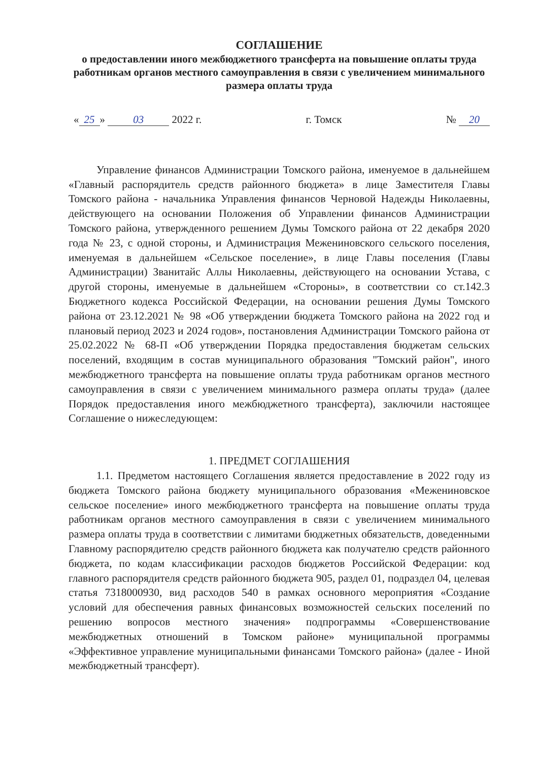СОГЛАШЕНИЕ
о предоставлении иного межбюджетного трансферта на повышение оплаты труда работникам органов местного самоуправления в связи с увеличением минимального размера оплаты труда
« 25 » 03 2022 г. г. Томск № 20
Управление финансов Администрации Томского района, именуемое в дальнейшем «Главный распорядитель средств районного бюджета» в лице Заместителя Главы Томского района - начальника Управления финансов Черновой Надежды Николаевны, действующего на основании Положения об Управлении финансов Администрации Томского района, утвержденного решением Думы Томского района от 22 декабря 2020 года № 23, с одной стороны, и Администрация Межениновского сельского поселения, именуемая в дальнейшем «Сельское поселение», в лице Главы поселения (Главы Администрации) Званитайс Аллы Николаевны, действующего на основании Устава, с другой стороны, именуемые в дальнейшем «Стороны», в соответствии со ст.142.3 Бюджетного кодекса Российской Федерации, на основании решения Думы Томского района от 23.12.2021 № 98 «Об утверждении бюджета Томского района на 2022 год и плановый период 2023 и 2024 годов», постановления Администрации Томского района от 25.02.2022 № 68-П «Об утверждении Порядка предоставления бюджетам сельских поселений, входящим в состав муниципального образования "Томский район", иного межбюджетного трансферта на повышение оплаты труда работникам органов местного самоуправления в связи с увеличением минимального размера оплаты труда» (далее Порядок предоставления иного межбюджетного трансферта), заключили настоящее Соглашение о нижеследующем:
1. ПРЕДМЕТ СОГЛАШЕНИЯ
1.1. Предметом настоящего Соглашения является предоставление в 2022 году из бюджета Томского района бюджету муниципального образования «Межениновское сельское поселение» иного межбюджетного трансферта на повышение оплаты труда работникам органов местного самоуправления в связи с увеличением минимального размера оплаты труда в соответствии с лимитами бюджетных обязательств, доведенными Главному распорядителю средств районного бюджета как получателю средств районного бюджета, по кодам классификации расходов бюджетов Российской Федерации: код главного распорядителя средств районного бюджета 905, раздел 01, подраздел 04, целевая статья 7318000930, вид расходов 540 в рамках основного мероприятия «Создание условий для обеспечения равных финансовых возможностей сельских поселений по решению вопросов местного значения» подпрограммы «Совершенствование межбюджетных отношений в Томском районе» муниципальной программы «Эффективное управление муниципальными финансами Томского района» (далее - Иной межбюджетный трансферт).